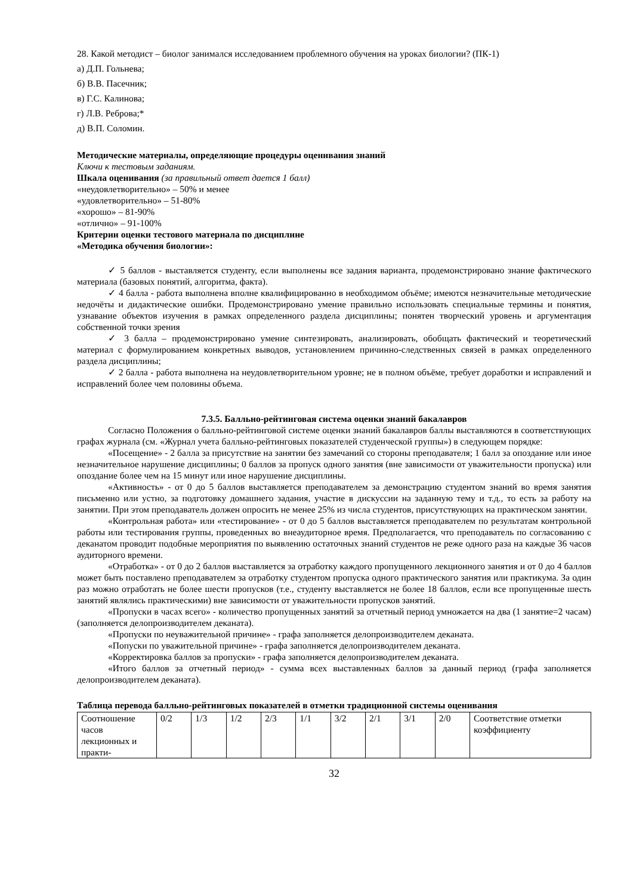28. Какой методист – биолог занимался исследованием проблемного обучения на уроках биологии? (ПК-1)
а) Д.П. Гольнева;
б) В.В. Пасечник;
в) Г.С. Калинова;
г) Л.В. Реброва;*
д) В.П. Соломин.
Методические материалы, определяющие процедуры оценивания знаний
Ключи к тестовым заданиям.
Шкала оценивания (за правильный ответ дается 1 балл)
«неудовлетворительно» – 50% и менее
«удовлетворительно» – 51-80%
«хорошо» – 81-90%
«отлично» – 91-100%
Критерии оценки тестового материала по дисциплине
«Методика обучения биологии»:
✓ 5 баллов - выставляется студенту, если выполнены все задания варианта, продемонстрировано знание фактического материала (базовых понятий, алгоритма, факта).
✓ 4 балла - работа выполнена вполне квалифицированно в необходимом объёме; имеются незначительные методические недочёты и дидактические ошибки. Продемонстрировано умение правильно использовать специальные термины и понятия, узнавание объектов изучения в рамках определенного раздела дисциплины; понятен творческий уровень и аргументация собственной точки зрения
✓ 3 балла – продемонстрировано умение синтезировать, анализировать, обобщать фактический и теоретический материал с формулированием конкретных выводов, установлением причинно-следственных связей в рамках определенного раздела дисциплины;
✓ 2 балла - работа выполнена на неудовлетворительном уровне; не в полном объёме, требует доработки и исправлений и исправлений более чем половины объема.
7.3.5. Балльно-рейтинговая система оценки знаний бакалавров
Согласно Положения о балльно-рейтинговой системе оценки знаний бакалавров баллы выставляются в соответствующих графах журнала (см. «Журнал учета балльно-рейтинговых показателей студенческой группы») в следующем порядке:
«Посещение» - 2 балла за присутствие на занятии без замечаний со стороны преподавателя; 1 балл за опоздание или иное незначительное нарушение дисциплины; 0 баллов за пропуск одного занятия (вне зависимости от уважительности пропуска) или опоздание более чем на 15 минут или иное нарушение дисциплины.
«Активность» - от 0 до 5 баллов выставляется преподавателем за демонстрацию студентом знаний во время занятия письменно или устно, за подготовку домашнего задания, участие в дискуссии на заданную тему и т.д., то есть за работу на занятии. При этом преподаватель должен опросить не менее 25% из числа студентов, присутствующих на практическом занятии.
«Контрольная работа» или «тестирование» - от 0 до 5 баллов выставляется преподавателем по результатам контрольной работы или тестирования группы, проведенных во внеаудиторное время. Предполагается, что преподаватель по согласованию с деканатом проводит подобные мероприятия по выявлению остаточных знаний студентов не реже одного раза на каждые 36 часов аудиторного времени.
«Отработка» - от 0 до 2 баллов выставляется за отработку каждого пропущенного лекционного занятия и от 0 до 4 баллов может быть поставлено преподавателем за отработку студентом пропуска одного практического занятия или практикума. За один раз можно отработать не более шести пропусков (т.е., студенту выставляется не более 18 баллов, если все пропущенные шесть занятий являлись практическими) вне зависимости от уважительности пропусков занятий.
«Пропуски в часах всего» - количество пропущенных занятий за отчетный период умножается на два (1 занятие=2 часам) (заполняется делопроизводителем деканата).
«Пропуски по неуважительной причине» - графа заполняется делопроизводителем деканата.
«Попуски по уважительной причине» - графа заполняется делопроизводителем деканата.
«Корректировка баллов за пропуски» - графа заполняется делопроизводителем деканата.
«Итого баллов за отчетный период» - сумма всех выставленных баллов за данный период (графа заполняется делопроизводителем деканата).
Таблица перевода балльно-рейтинговых показателей в отметки традиционной системы оценивания
| Соотношение часов лекционных и практи- | 0/2 | 1/3 | 1/2 | 2/3 | 1/1 | 3/2 | 2/1 | 3/1 | 2/0 | Соответствие отметки коэффициенту |
32